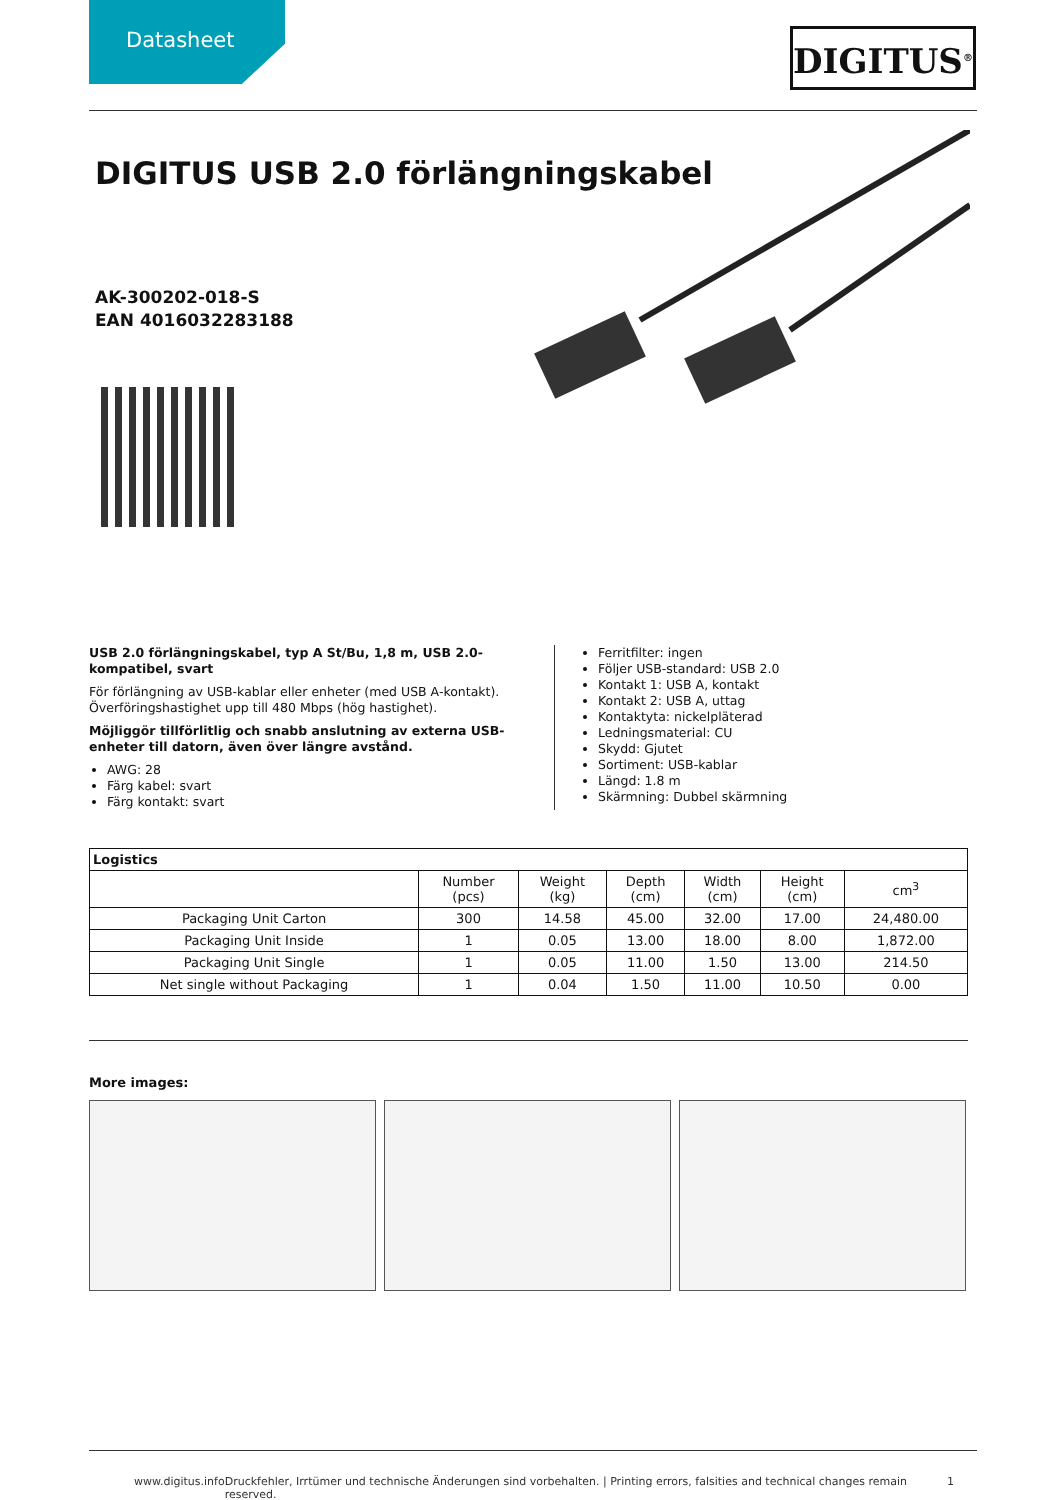Datasheet
DIGITUS<sup>®</sup>
DIGITUS USB 2.0 förlängningskabel
AK-300202-018-S
EAN 4016032283188
USB 2.0 förlängningskabel, typ A St/Bu, 1,8 m, USB 2.0-kompatibel, svart
För förlängning av USB-kablar eller enheter (med USB A-kontakt). Överföringshastighet upp till 480 Mbps (hög hastighet).
Möjliggör tillförlitlig och snabb anslutning av externa USB-enheter till datorn, även över längre avstånd.
AWG: 28
Färg kabel: svart
Färg kontakt: svart
Ferritfilter: ingen
Följer USB-standard: USB 2.0
Kontakt 1: USB A, kontakt
Kontakt 2: USB A, uttag
Kontaktyta: nickelpläterad
Ledningsmaterial: CU
Skydd: Gjutet
Sortiment: USB-kablar
Längd: 1.8 m
Skärmning: Dubbel skärmning
| Logistics | | | | | | |
| --- | --- | --- | --- | --- | --- | --- |
| | Number (pcs) | Weight (kg) | Depth (cm) | Width (cm) | Height (cm) | cm<sup>3</sup> |
| Packaging Unit Carton | 300 | 14.58 | 45.00 | 32.00 | 17.00 | 24,480.00 |
| Packaging Unit Inside | 1 | 0.05 | 13.00 | 18.00 | 8.00 | 1,872.00 |
| Packaging Unit Single | 1 | 0.05 | 11.00 | 1.50 | 13.00 | 214.50 |
| Net single without Packaging | 1 | 0.04 | 1.50 | 11.00 | 10.50 | 0.00 |
More images:
www.digitus.info Druckfehler, Irrtümer und technische Änderungen sind vorbehalten. | Printing errors, falsities and technical changes remain reserved. 1